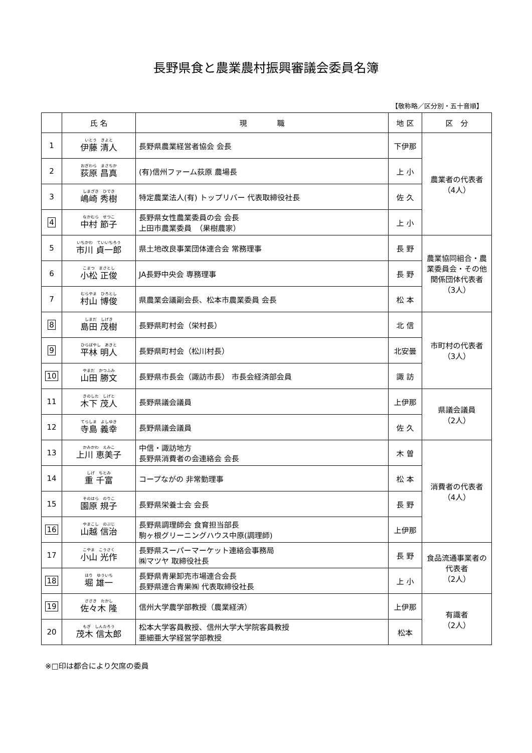長野県食と農業農村振興審議会委員名簿
【敬称略／区分別・五十音順】
| | 氏 名 | 現 職 | 地 区 | 区 分 |
| --- | --- | --- | --- | --- |
| 1 | いとう きよと 伊藤 清人 | 長野県農業経営者協会 会長 | 下伊那 | 農業者の代表者 （4人） |
| 2 | おぎわら まさちか 荻原 昌真 | (有)信州ファーム荻原 農場長 | 上 小 | |
| 3 | しまざき ひでき 嶋崎 秀樹 | 特定農業法人(有) トップリバー 代表取締役社長 | 佐 久 | |
| 4 | なかむら せつこ 中村 節子 | 長野県女性農業委員の会 会長 上田市農業委員 （果樹農家） | 上 小 | |
| 5 | いちかわ ていいちろう 市川 貞一郎 | 県土地改良事業団体連合会 常務理事 | 長 野 | 農業協同組合・農業委員会・その他関係団体代表者 （3人） |
| 6 | こまつ まさとし 小松 正俊 | JA長野中央会 専務理事 | 長 野 | |
| 7 | むらやま ひろとし 村山 博俊 | 県農業会議副会長、松本市農業委員 会長 | 松 本 | |
| 8 | しまだ しげき 島田 茂樹 | 長野県町村会（栄村長） | 北 信 | 市町村の代表者 （3人） |
| 9 | ひらばやし あきと 平林 明人 | 長野県町村会（松川村長） | 北安曇 | |
| 10 | やまだ かつふみ 山田 勝文 | 長野県市長会（諏訪市長） 市長会経済部会員 | 諏 訪 | |
| 11 | きのした しげと 木下 茂人 | 長野県議会議員 | 上伊那 | 県議会議員 （2人） |
| 12 | てらしま よしゆき 寺島 義幸 | 長野県議会議員 | 佐 久 | |
| 13 | かみかわ えみこ 上川 恵美子 | 中信・諏訪地方 長野県消費者の会連絡会 会長 | 木 曽 | 消費者の代表者 （4人） |
| 14 | しげ ちとみ 重 千富 | コープながの 非常勤理事 | 松 本 | |
| 15 | そのはら のりこ 園原 規子 | 長野県栄養士会 会長 | 長 野 | |
| 16 | やまこし のぶじ 山越 信治 | 長野県調理師会 食育担当部長 駒ヶ根グリーニングハウス中原(調理師) | 上伊那 | |
| 17 | こやま こうさく 小山 光作 | 長野県スーパーマーケット連絡会事務局 ㈱マツヤ 取締役社長 | 長 野 | 食品流通事業者の代表者 （2人） |
| 18 | ほり ゆういち 堀 雄一 | 長野県青果卸売市場連合会長 長野県連合青果㈱ 代表取締役社長 | 上 小 | |
| 19 | ささき たかし 佐々木 隆 | 信州大学農学部教授（農業経済） | 上伊那 | 有識者 （2人） |
| 20 | もぎ しんたろう 茂木 信太郎 | 松本大学客員教授、信州大学大学院客員教授 亜細亜大学経営学部教授 | 松本 | |
※□印は都合により欠席の委員